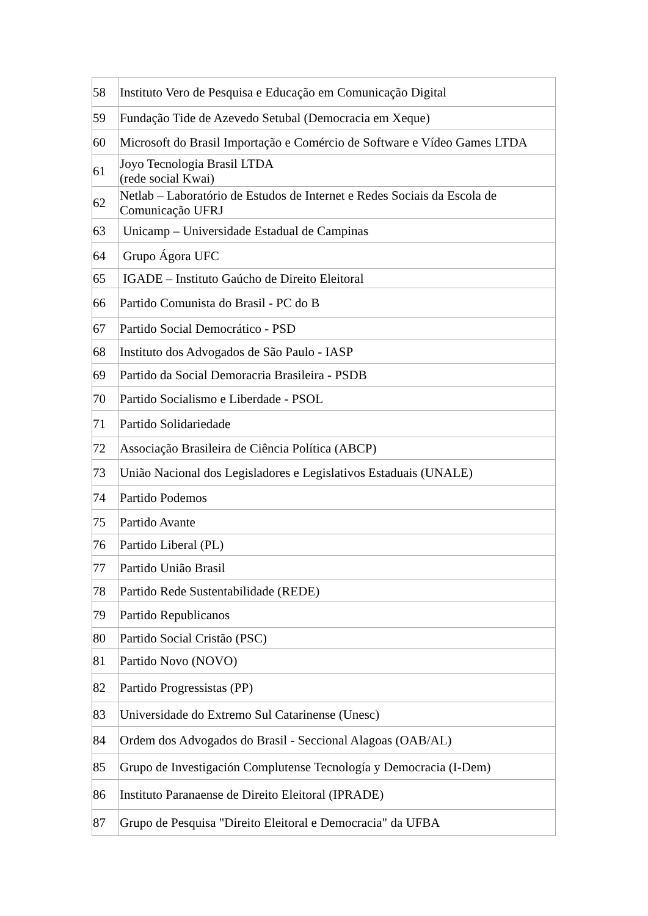| 58 | Instituto Vero de Pesquisa e Educação em Comunicação Digital |
| 59 | Fundação Tide de Azevedo Setubal (Democracia em Xeque) |
| 60 | Microsoft do Brasil Importação e Comércio de Software e Vídeo Games LTDA |
| 61 | Joyo Tecnologia Brasil LTDA (rede social Kwai) |
| 62 | Netlab – Laboratório de Estudos de Internet e Redes Sociais da Escola de Comunicação UFRJ |
| 63 | Unicamp – Universidade Estadual de Campinas |
| 64 | Grupo Ágora UFC |
| 65 | IGADE – Instituto Gaúcho de Direito Eleitoral |
| 66 | Partido Comunista do Brasil - PC do B |
| 67 | Partido Social Democrático - PSD |
| 68 | Instituto dos Advogados de São Paulo - IASP |
| 69 | Partido da Social Demoracria Brasileira - PSDB |
| 70 | Partido Socialismo e Liberdade - PSOL |
| 71 | Partido Solidariedade |
| 72 | Associação Brasileira de Ciência Política (ABCP) |
| 73 | União Nacional dos Legisladores e Legislativos Estaduais (UNALE) |
| 74 | Partido Podemos |
| 75 | Partido Avante |
| 76 | Partido Liberal (PL) |
| 77 | Partido União Brasil |
| 78 | Partido Rede Sustentabilidade (REDE) |
| 79 | Partido Republicanos |
| 80 | Partido Social Cristão (PSC) |
| 81 | Partido Novo (NOVO) |
| 82 | Partido Progressistas (PP) |
| 83 | Universidade do Extremo Sul Catarinense (Unesc) |
| 84 | Ordem dos Advogados do Brasil - Seccional Alagoas (OAB/AL) |
| 85 | Grupo de Investigación Complutense Tecnología y Democracia (I-Dem) |
| 86 | Instituto Paranaense de Direito Eleitoral (IPRADE) |
| 87 | Grupo de Pesquisa "Direito Eleitoral e Democracia" da UFBA |